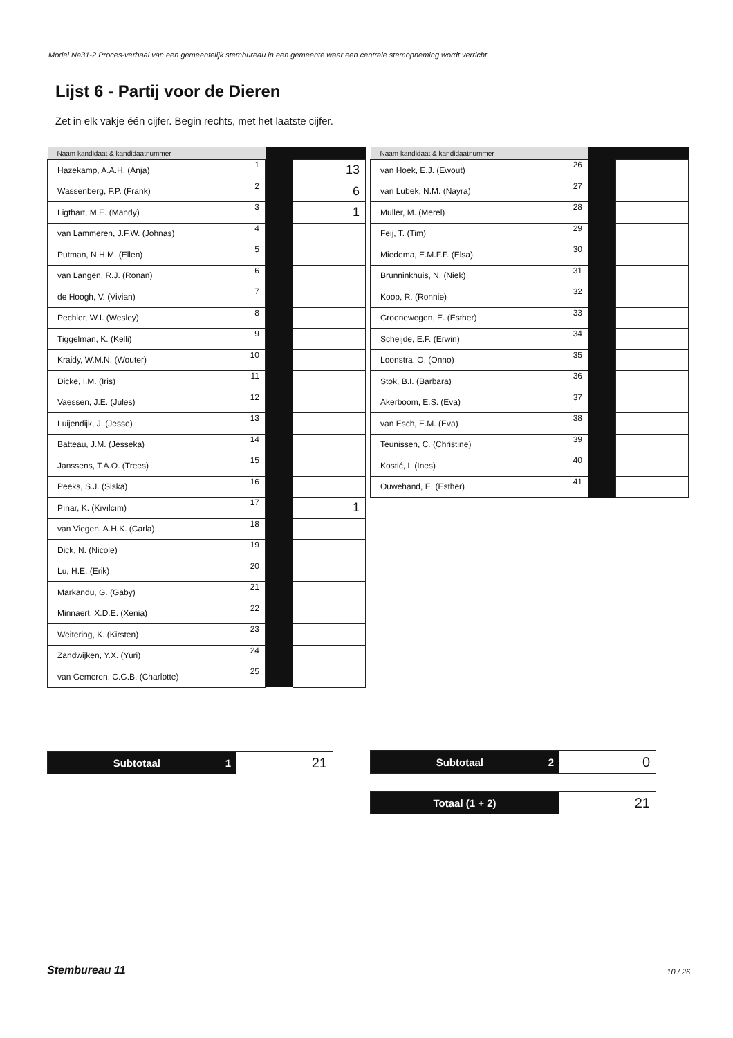Model Na31-2 Proces-verbaal van een gemeentelijk stembureau in een gemeente waar een centrale stemopneming wordt verricht
Lijst 6 - Partij voor de Dieren
Zet in elk vakje één cijfer. Begin rechts, met het laatste cijfer.
| Naam kandidaat & kandidaatnummer | | | |
| --- | --- | --- | --- |
| Hazekamp, A.A.H. (Anja) | 1 | | 13 |
| Wassenberg, F.P. (Frank) | 2 | | 6 |
| Ligthart, M.E. (Mandy) | 3 | | 1 |
| van Lammeren, J.F.W. (Johnas) | 4 | | |
| Putman, N.H.M. (Ellen) | 5 | | |
| van Langen, R.J. (Ronan) | 6 | | |
| de Hoogh, V. (Vivian) | 7 | | |
| Pechler, W.I. (Wesley) | 8 | | |
| Tiggelman, K. (Kelli) | 9 | | |
| Kraidy, W.M.N. (Wouter) | 10 | | |
| Dicke, I.M. (Iris) | 11 | | |
| Vaessen, J.E. (Jules) | 12 | | |
| Luijendijk, J. (Jesse) | 13 | | |
| Batteau, J.M. (Jesseka) | 14 | | |
| Janssens, T.A.O. (Trees) | 15 | | |
| Peeks, S.J. (Siska) | 16 | | |
| Pınar, K. (Kıvılcım) | 17 | | 1 |
| van Viegen, A.H.K. (Carla) | 18 | | |
| Dick, N. (Nicole) | 19 | | |
| Lu, H.E. (Erik) | 20 | | |
| Markandu, G. (Gaby) | 21 | | |
| Minnaert, X.D.E. (Xenia) | 22 | | |
| Weitering, K. (Kirsten) | 23 | | |
| Zandwijken, Y.X. (Yuri) | 24 | | |
| van Gemeren, C.G.B. (Charlotte) | 25 | | |
| Naam kandidaat & kandidaatnummer | | | |
| --- | --- | --- | --- |
| van Hoek, E.J. (Ewout) | 26 | | |
| van Lubek, N.M. (Nayra) | 27 | | |
| Muller, M. (Merel) | 28 | | |
| Feij, T. (Tim) | 29 | | |
| Miedema, E.M.F.F. (Elsa) | 30 | | |
| Brunninkhuis, N. (Niek) | 31 | | |
| Koop, R. (Ronnie) | 32 | | |
| Groenewegen, E. (Esther) | 33 | | |
| Scheijde, E.F. (Erwin) | 34 | | |
| Loonstra, O. (Onno) | 35 | | |
| Stok, B.I. (Barbara) | 36 | | |
| Akerboom, E.S. (Eva) | 37 | | |
| van Esch, E.M. (Eva) | 38 | | |
| Teunissen, C. (Christine) | 39 | | |
| Kostić, I. (Ines) | 40 | | |
| Ouwehand, E. (Esther) | 41 | | |
| Subtotaal 1 | 21 |
| Subtotaal 2 | 0 |
| Totaal (1 + 2) | 21 |
Stembureau 11 10 / 26